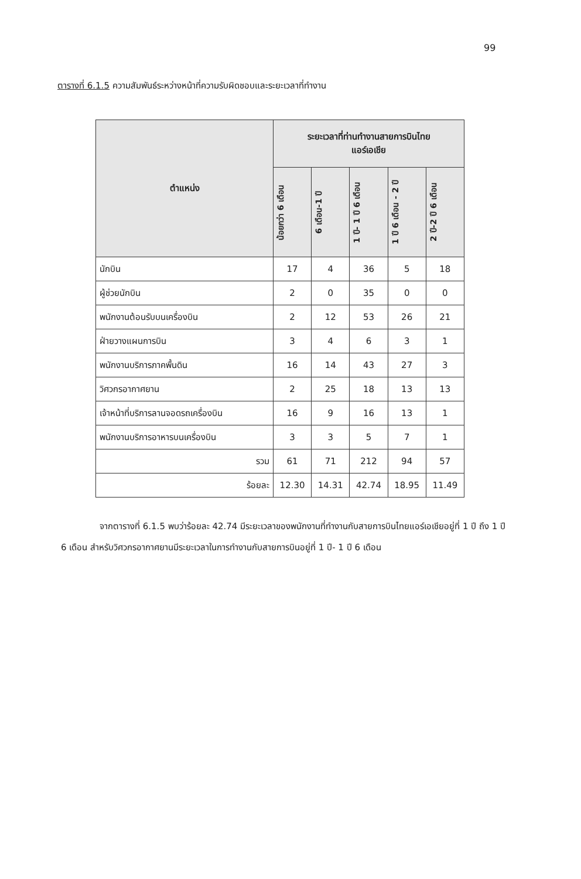99
ตารางที่ 6.1.5 ความสัมพันธ์ระหว่างหน้าที่ความรับผิดชอบและระยะเวลาที่ทำงาน
| ตำแหน่ง | ระยะเวลาที่ท่านทำงานสายการบินไทย แอร์เอเชีย | | | | |
| --- | --- | --- | --- | --- | --- |
| | น้อยกว่า 6 เดือน | 6 เดือน-1 ปี | 1 ปี- 1 ปี 6 เดือน | 1 ปี 6 เดือน - 2 ปี | 2 ปี-2 ปี 6 เดือน |
| นักบิน | 17 | 4 | 36 | 5 | 18 |
| ผู้ช่วยนักบิน | 2 | 0 | 35 | 0 | 0 |
| พนักงานต้อนรับบนเครื่องบิน | 2 | 12 | 53 | 26 | 21 |
| ฝ่ายวางแผนการบิน | 3 | 4 | 6 | 3 | 1 |
| พนักงานบริการภาคพื้นดิน | 16 | 14 | 43 | 27 | 3 |
| วิศวกรอากาศยาน | 2 | 25 | 18 | 13 | 13 |
| เจ้าหน้าที่บริการลานจอดรถเครื่องบิน | 16 | 9 | 16 | 13 | 1 |
| พนักงานบริการอาหารบนเครื่องบิน | 3 | 3 | 5 | 7 | 1 |
| รวม | 61 | 71 | 212 | 94 | 57 |
| ร้อยละ | 12.30 | 14.31 | 42.74 | 18.95 | 11.49 |
จากตารางที่ 6.1.5 พบว่าร้อยละ 42.74 มีระยะเวลาของพนักงานที่ทำงานกับสายการบินไทยแอร์เอเชียอยู่ที่ 1 ปี ถึง 1 ปี 6 เดือน สำหรับวิศวกรอากาศยานมีระยะเวลาในการทำงานกับสายการบินอยู่ที่ 1 ปี- 1 ปี 6 เดือน